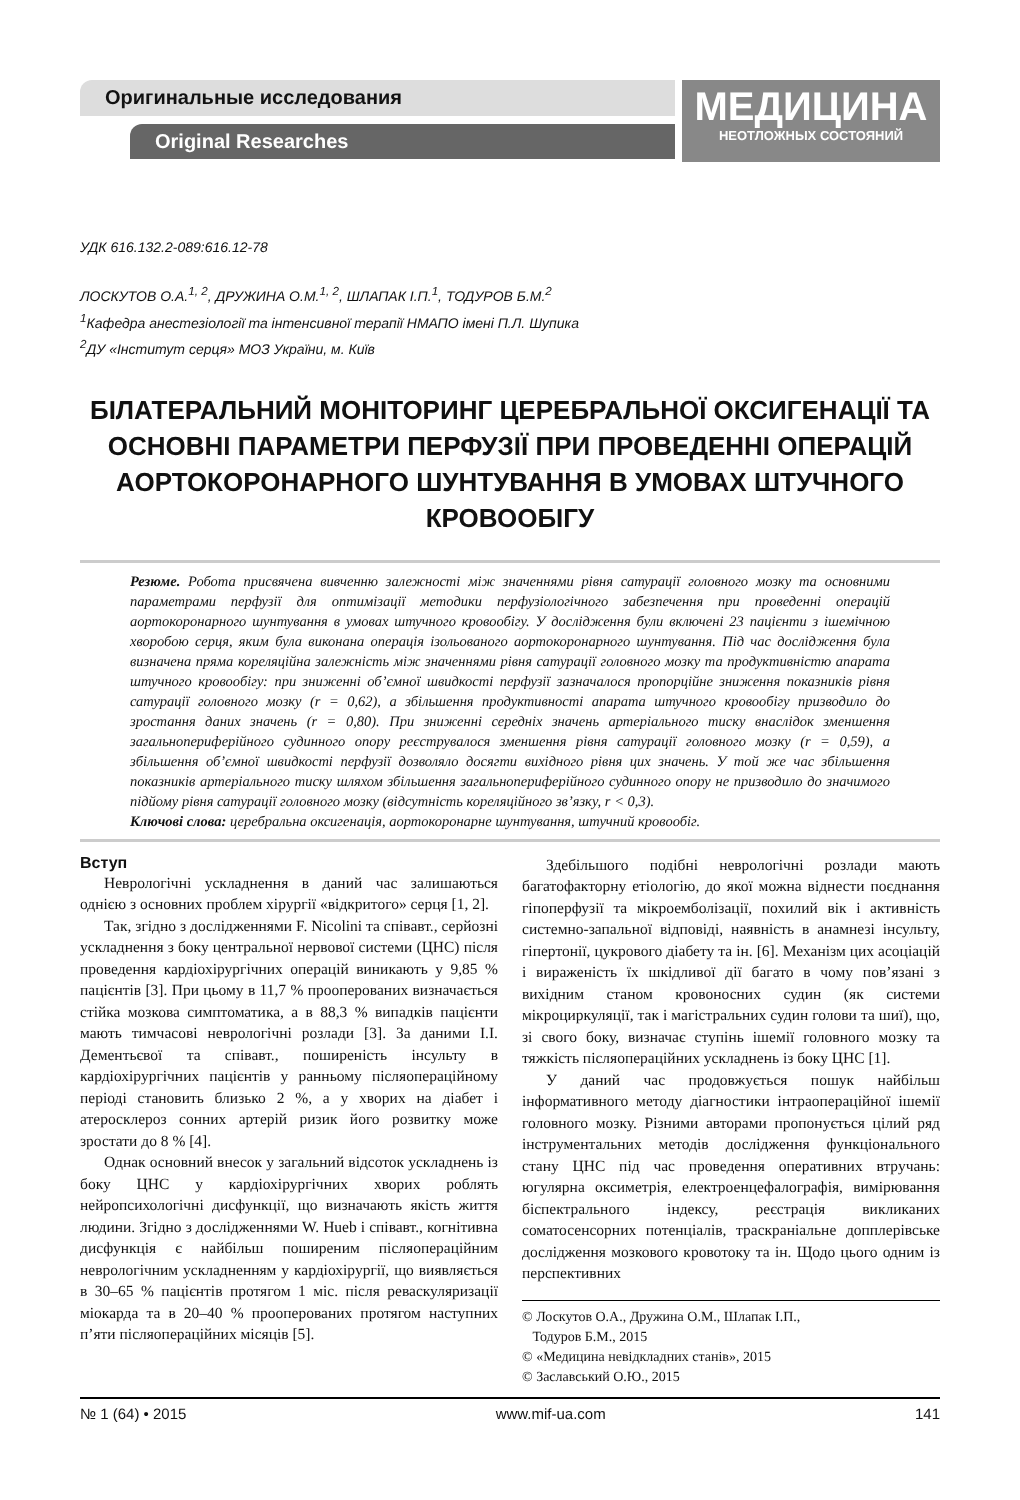Оригинальные исследования
Original Researches
МЕДИЦИНА
НЕОТЛОЖНЫХ СОСТОЯНИЙ
УДК 616.132.2-089:616.12-78
ЛОСКУТОВ О.А.<sup>1, 2</sup>, ДРУЖИНА О.М.<sup>1, 2</sup>, ШЛАПАК І.П.<sup>1</sup>, ТОДУРОВ Б.М.<sup>2</sup>
<sup>1</sup> Кафедра анестезіології та інтенсивної терапії НМАПО імені П.Л. Шупика
<sup>2</sup> ДУ «Інститут серця» МОЗ України, м. Київ
БІЛАТЕРАЛЬНИЙ МОНІТОРИНГ ЦЕРЕБРАЛЬНОЇ ОКСИГЕНАЦІЇ ТА ОСНОВНІ ПАРАМЕТРИ ПЕРФУЗІЇ ПРИ ПРОВЕДЕННІ ОПЕРАЦІЙ АОРТОКОРОНАРНОГО ШУНТУВАННЯ В УМОВАХ ШТУЧНОГО КРОВООБІГУ
Резюме. Робота присвячена вивченню залежності між значеннями рівня сатурації головного мозку та основними параметрами перфузії для оптимізації методики перфузіологічного забезпечення при проведенні операцій аортокоронарного шунтування в умовах штучного кровообігу. У дослідження були включені 23 пацієнти з ішемічною хворобою серця, яким була виконана операція ізольованого аортокоронарного шунтування. Під час дослідження була визначена пряма кореляційна залежність між значеннями рівня сатурації головного мозку та продуктивністю апарата штучного кровообігу: при зниженні об’ємної швидкості перфузії зазначалося пропорційне зниження показників рівня сатурації головного мозку (r = 0,62), а збільшення продуктивності апарата штучного кровообігу призводило до зростання даних значень (r = 0,80). При зниженні середніх значень артеріального тиску внаслідок зменшення загальнопериферійного судинного опору реєструвалося зменшення рівня сатурації головного мозку (r = 0,59), а збільшення об’ємної швидкості перфузії дозволяло досягти вихідного рівня цих значень. У той же час збільшення показників артеріального тиску шляхом збільшення загальнопериферійного судинного опору не призводило до значимого підйому рівня сатурації головного мозку (відсутність кореляційного зв’язку, r < 0,3).
Ключові слова: церебральна оксигенація, аортокоронарне шунтування, штучний кровообіг.
Вступ
Неврологічні ускладнення в даний час залишаються однією з основних проблем хірургії «відкритого» серця [1, 2].
Так, згідно з дослідженнями F. Nicolini та співавт., серйозні ускладнення з боку центральної нервової системи (ЦНС) після проведення кардіохірургічних операцій виникають у 9,85 % пацієнтів [3]. При цьому в 11,7 % прооперованих визначається стійка мозкова симптоматика, а в 88,3 % випадків пацієнти мають тимчасові неврологічні розлади [3]. За даними І.І. Дементьєвої та співавт., поширеність інсульту в кардіохірургічних пацієнтів у ранньому післяопераційному періоді становить близько 2 %, а у хворих на діабет і атеросклероз сонних артерій ризик його розвитку може зростати до 8 % [4].
Однак основний внесок у загальний відсоток ускладнень із боку ЦНС у кардіохірургічних хворих роблять нейропсихологічні дисфункції, що визначають якість життя людини. Згідно з дослідженнями W. Hueb і співавт., когнітивна дисфункція є найбільш поширеним післяопераційним неврологічним ускладненням у кардіохірургії, що виявляється в 30–65 % пацієнтів протягом 1 міс. після реваскуляризації міокарда та в 20–40 % прооперованих протягом наступних п’яти післяопераційних місяців [5].
Здебільшого подібні неврологічні розлади мають багатофакторну етіологію, до якої можна віднести поєднання гіпоперфузії та мікроемболізації, похилий вік і активність системно-запальної відповіді, наявність в анамнезі інсульту, гіпертонії, цукрового діабету та ін. [6]. Механізм цих асоціацій і вираженість їх шкідливої дії багато в чому пов’язані з вихідним станом кровоносних судин (як системи мікроциркуляції, так і магістральних судин голови та шиї), що, зі свого боку, визначає ступінь ішемії головного мозку та тяжкість післяопераційних ускладнень із боку ЦНС [1].
У даний час продовжується пошук найбільш інформативного методу діагностики інтраопераційної ішемії головного мозку. Різними авторами пропонується цілий ряд інструментальних методів дослідження функціонального стану ЦНС під час проведення оперативних втручань: югулярна оксиметрія, електроенцефалографія, вимірювання біспектрального індексу, реєстрація викликаних соматосенсорних потенціалів, траскраніальне допплерівське дослідження мозкового кровотоку та ін. Щодо цього одним із перспективних
© Лоскутов О.А., Дружина О.М., Шлапак І.П.,
Тодуров Б.М., 2015
© «Медицина невідкладних станів», 2015
© Заславський О.Ю., 2015
№ 1 (64) • 2015 www.mif-ua.com 141